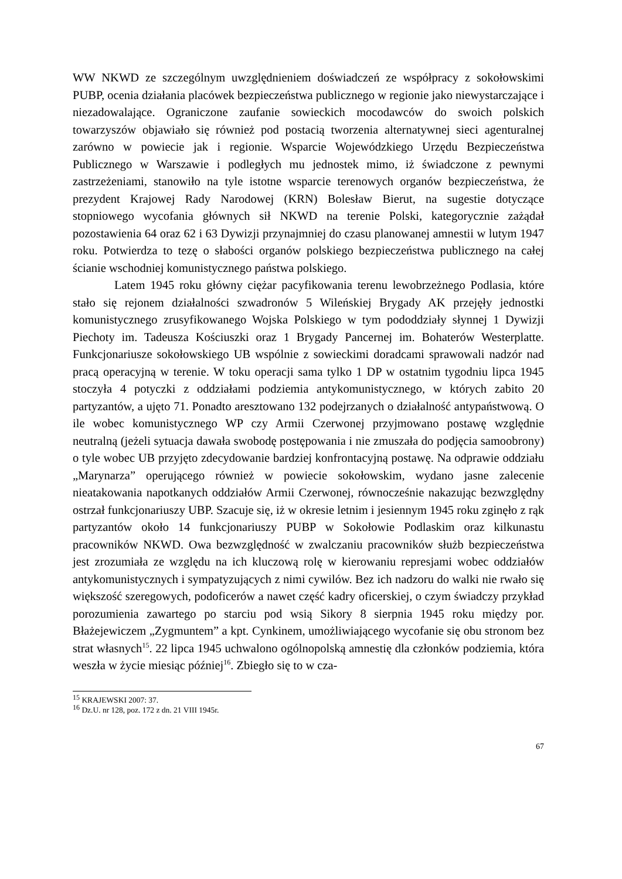WW NKWD ze szczególnym uwzględnieniem doświadczeń ze współpracy z sokołowskimi PUBP, ocenia działania placówek bezpieczeństwa publicznego w regionie jako niewystarczające i niezadowalające. Ograniczone zaufanie sowieckich mocodawców do swoich polskich towarzyszów objawiało się również pod postacią tworzenia alternatywnej sieci agenturalnej zarówno w powiecie jak i regionie. Wsparcie Wojewódzkiego Urzędu Bezpieczeństwa Publicznego w Warszawie i podległych mu jednostek mimo, iż świadczone z pewnymi zastrzeżeniami, stanowiło na tyle istotne wsparcie terenowych organów bezpieczeństwa, że prezydent Krajowej Rady Narodowej (KRN) Bolesław Bierut, na sugestie dotyczące stopniowego wycofania głównych sił NKWD na terenie Polski, kategorycznie zażądał pozostawienia 64 oraz 62 i 63 Dywizji przynajmniej do czasu planowanej amnestii w lutym 1947 roku. Potwierdza to tezę o słabości organów polskiego bezpieczeństwa publicznego na całej ścianie wschodniej komunistycznego państwa polskiego.
Latem 1945 roku główny ciężar pacyfikowania terenu lewobrzeżnego Podlasia, które stało się rejonem działalności szwadronów 5 Wileńskiej Brygady AK przejęły jednostki komunistycznego zrusyfikowanego Wojska Polskiego w tym pododdziały słynnej 1 Dywizji Piechoty im. Tadeusza Kościuszki oraz 1 Brygady Pancernej im. Bohaterów Westerplatte. Funkcjonariusze sokołowskiego UB wspólnie z sowieckimi doradcami sprawowali nadzór nad pracą operacyjną w terenie. W toku operacji sama tylko 1 DP w ostatnim tygodniu lipca 1945 stoczyła 4 potyczki z oddziałami podziemia antykomunistycznego, w których zabito 20 partyzantów, a ujęto 71. Ponadto aresztowano 132 podejrzanych o działalność antypaństwową. O ile wobec komunistycznego WP czy Armii Czerwonej przyjmowano postawę względnie neutralną (jeżeli sytuacja dawała swobodę postępowania i nie zmuszała do podjęcia samoobrony) o tyle wobec UB przyjęto zdecydowanie bardziej konfrontacyjną postawę. Na odprawie oddziału „Marynarza” operującego również w powiecie sokołowskim, wydano jasne zalecenie nieatakowania napotkanych oddziałów Armii Czerwonej, równocześnie nakazując bezwzględny ostrzał funkcjonariuszy UBP. Szacuje się, iż w okresie letnim i jesiennym 1945 roku zginęło z rąk partyzantów około 14 funkcjonariuszy PUBP w Sokołowie Podlaskim oraz kilkunastu pracowników NKWD. Owa bezwzględność w zwalczaniu pracowników służb bezpieczeństwa jest zrozumiała ze względu na ich kluczową rolę w kierowaniu represjami wobec oddziałów antykomunistycznych i sympatyzujących z nimi cywilów. Bez ich nadzoru do walki nie rwało się większość szeregowych, podoficerów a nawet część kadry oficerskiej, o czym świadczy przykład porozumienia zawartego po starciu pod wsią Sikory 8 sierpnia 1945 roku między por. Błażejewiczem „Zygmuntem” a kpt. Cynkinem, umożliwiającego wycofanie się obu stronom bez strat własnych<sup>15</sup>. 22 lipca 1945 uchwalono ogólnopolską amnestię dla członków podziemia, która weszła w życie miesiąc później<sup>16</sup>. Zbiegło się to w cza-
<sup>15</sup> KRAJEWSKI 2007: 37.
<sup>16</sup> Dz.U. nr 128, poz. 172 z dn. 21 VIII 1945r.
67